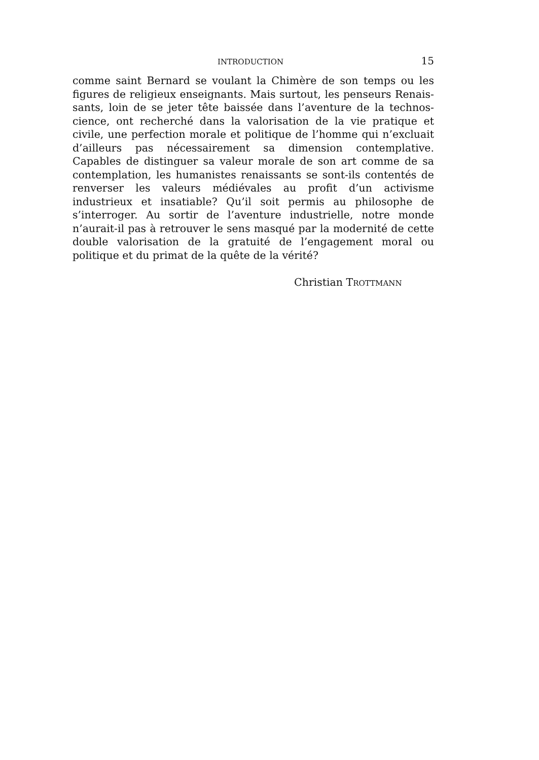INTRODUCTION 15
comme saint Bernard se voulant la Chimère de son temps ou les figures de religieux enseignants. Mais surtout, les penseurs Renais­sants, loin de se jeter tête baissée dans l’aventure de la technos­cience, ont recherché dans la valorisation de la vie pratique et civile, une perfection morale et politique de l’homme qui n’excluait d’ail­leurs pas nécessairement sa dimension contemplative. Capables de distinguer sa valeur morale de son art comme de sa contemplation, les humanistes renaissants se sont-ils contentés de renverser les valeurs médiévales au profit d’un activisme industrieux et insa­tiable? Qu’il soit permis au philosophe de s’interroger. Au sortir de l’aventure industrielle, notre monde n’aurait-il pas à retrouver le sens masqué par la modernité de cette double valorisation de la gratuité de l’engagement moral ou politique et du primat de la quête de la vérité?
Christian TROTTMANN